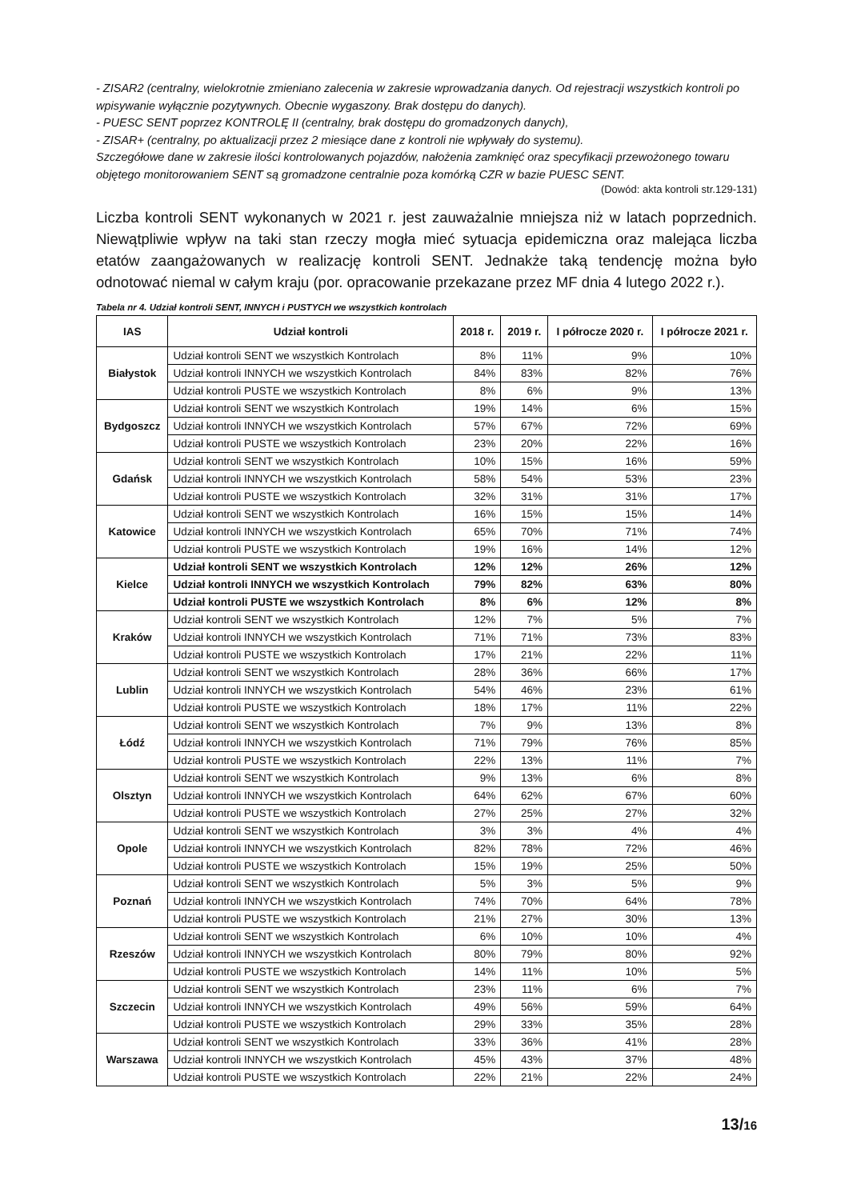- ZISAR2 (centralny, wielokrotnie zmieniano zalecenia w zakresie wprowadzania danych. Od rejestracji wszystkich kontroli po wpisywanie wyłącznie pozytywnych. Obecnie wygaszony. Brak dostępu do danych).
- PUESC SENT poprzez KONTROLĘ II (centralny, brak dostępu do gromadzonych danych),
- ZISAR+ (centralny, po aktualizacji przez 2 miesiące dane z kontroli nie wpływały do systemu).
Szczegółowe dane w zakresie ilości kontrolowanych pojazdów, nałożenia zamknięć oraz specyfikacji przewożonego towaru objętego monitorowaniem SENT są gromadzone centralnie poza komórką CZR w bazie PUESC SENT.
(Dowód: akta kontroli str.129-131)
Liczba kontroli SENT wykonanych w 2021 r. jest zauważalnie mniejsza niż w latach poprzednich. Niewątpliwie wpływ na taki stan rzeczy mogła mieć sytuacja epidemiczna oraz malejąca liczba etatów zaangażowanych w realizację kontroli SENT. Jednakże taką tendencję można było odnotować niemal w całym kraju (por. opracowanie przekazane przez MF dnia 4 lutego 2022 r.).
Tabela nr 4. Udział kontroli SENT, INNYCH i PUSTYCH we wszystkich kontrolach
| IAS | Udział kontroli | 2018 r. | 2019 r. | I półrocze 2020 r. | I półrocze 2021 r. |
| --- | --- | --- | --- | --- | --- |
| Białystok | Udział kontroli SENT we wszystkich Kontrolach | 8% | 11% | 9% | 10% |
| | Udział kontroli INNYCH we wszystkich Kontrolach | 84% | 83% | 82% | 76% |
| | Udział kontroli PUSTE we wszystkich Kontrolach | 8% | 6% | 9% | 13% |
| Bydgoszcz | Udział kontroli SENT we wszystkich Kontrolach | 19% | 14% | 6% | 15% |
| | Udział kontroli INNYCH we wszystkich Kontrolach | 57% | 67% | 72% | 69% |
| | Udział kontroli PUSTE we wszystkich Kontrolach | 23% | 20% | 22% | 16% |
| Gdańsk | Udział kontroli SENT we wszystkich Kontrolach | 10% | 15% | 16% | 59% |
| | Udział kontroli INNYCH we wszystkich Kontrolach | 58% | 54% | 53% | 23% |
| | Udział kontroli PUSTE we wszystkich Kontrolach | 32% | 31% | 31% | 17% |
| Katowice | Udział kontroli SENT we wszystkich Kontrolach | 16% | 15% | 15% | 14% |
| | Udział kontroli INNYCH we wszystkich Kontrolach | 65% | 70% | 71% | 74% |
| | Udział kontroli PUSTE we wszystkich Kontrolach | 19% | 16% | 14% | 12% |
| Kielce | Udział kontroli SENT we wszystkich Kontrolach | 12% | 12% | 26% | 12% |
| | Udział kontroli INNYCH we wszystkich Kontrolach | 79% | 82% | 63% | 80% |
| | Udział kontroli PUSTE we wszystkich Kontrolach | 8% | 6% | 12% | 8% |
| Kraków | Udział kontroli SENT we wszystkich Kontrolach | 12% | 7% | 5% | 7% |
| | Udział kontroli INNYCH we wszystkich Kontrolach | 71% | 71% | 73% | 83% |
| | Udział kontroli PUSTE we wszystkich Kontrolach | 17% | 21% | 22% | 11% |
| Lublin | Udział kontroli SENT we wszystkich Kontrolach | 28% | 36% | 66% | 17% |
| | Udział kontroli INNYCH we wszystkich Kontrolach | 54% | 46% | 23% | 61% |
| | Udział kontroli PUSTE we wszystkich Kontrolach | 18% | 17% | 11% | 22% |
| Łódź | Udział kontroli SENT we wszystkich Kontrolach | 7% | 9% | 13% | 8% |
| | Udział kontroli INNYCH we wszystkich Kontrolach | 71% | 79% | 76% | 85% |
| | Udział kontroli PUSTE we wszystkich Kontrolach | 22% | 13% | 11% | 7% |
| Olsztyn | Udział kontroli SENT we wszystkich Kontrolach | 9% | 13% | 6% | 8% |
| | Udział kontroli INNYCH we wszystkich Kontrolach | 64% | 62% | 67% | 60% |
| | Udział kontroli PUSTE we wszystkich Kontrolach | 27% | 25% | 27% | 32% |
| Opole | Udział kontroli SENT we wszystkich Kontrolach | 3% | 3% | 4% | 4% |
| | Udział kontroli INNYCH we wszystkich Kontrolach | 82% | 78% | 72% | 46% |
| | Udział kontroli PUSTE we wszystkich Kontrolach | 15% | 19% | 25% | 50% |
| Poznań | Udział kontroli SENT we wszystkich Kontrolach | 5% | 3% | 5% | 9% |
| | Udział kontroli INNYCH we wszystkich Kontrolach | 74% | 70% | 64% | 78% |
| | Udział kontroli PUSTE we wszystkich Kontrolach | 21% | 27% | 30% | 13% |
| Rzeszów | Udział kontroli SENT we wszystkich Kontrolach | 6% | 10% | 10% | 4% |
| | Udział kontroli INNYCH we wszystkich Kontrolach | 80% | 79% | 80% | 92% |
| | Udział kontroli PUSTE we wszystkich Kontrolach | 14% | 11% | 10% | 5% |
| Szczecin | Udział kontroli SENT we wszystkich Kontrolach | 23% | 11% | 6% | 7% |
| | Udział kontroli INNYCH we wszystkich Kontrolach | 49% | 56% | 59% | 64% |
| | Udział kontroli PUSTE we wszystkich Kontrolach | 29% | 33% | 35% | 28% |
| Warszawa | Udział kontroli SENT we wszystkich Kontrolach | 33% | 36% | 41% | 28% |
| | Udział kontroli INNYCH we wszystkich Kontrolach | 45% | 43% | 37% | 48% |
| | Udział kontroli PUSTE we wszystkich Kontrolach | 22% | 21% | 22% | 24% |
13/16